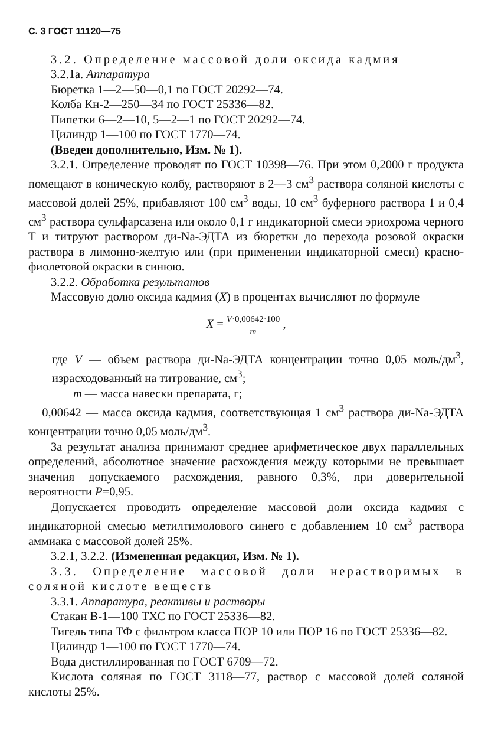С. 3 ГОСТ 11120—75
3.2. Определение массовой доли оксида кадмия
3.2.1а. Аппаратура
Бюретка 1—2—50—0,1 по ГОСТ 20292—74.
Колба Кн-2—250—34 по ГОСТ 25336—82.
Пипетки 6—2—10, 5—2—1 по ГОСТ 20292—74.
Цилиндр 1—100 по ГОСТ 1770—74.
(Введен дополнительно, Изм. № 1).
3.2.1. Определение проводят по ГОСТ 10398—76. При этом 0,2000 г продукта помещают в коническую колбу, растворяют в 2—3 см<sup>3</sup> раствора соляной кислоты с массовой долей 25%, прибавляют 100 см<sup>3</sup> воды, 10 см<sup>3</sup> буферного раствора 1 и 0,4 см<sup>3</sup> раствора сульфарсазена или около 0,1 г индикаторной смеси эриохрома черного Т и титруют раствором ди-Na-ЭДТА из бюретки до перехода розовой окраски раствора в лимонно-желтую или (при применении индикаторной смеси) красно-фиолетовой окраски в синюю.
3.2.2. Обработка результатов
Массовую долю оксида кадмия (X) в процентах вычисляют по формуле
X = V·0,00642·100 m ,
где V — объем раствора ди-Na-ЭДТА концентрации точно 0,05 моль/дм<sup>3</sup>, израсходованный на титрование, см<sup>3</sup>;
m — масса навески препарата, г;
0,00642 — масса оксида кадмия, соответствующая 1 см<sup>3</sup> раствора ди-Na-ЭДТА концентрации точно 0,05 моль/дм<sup>3</sup>.
За результат анализа принимают среднее арифметическое двух параллельных определений, абсолютное значение расхождения между которыми не превышает значения допускаемого расхождения, равного 0,3%, при доверительной вероятности P=0,95.
Допускается проводить определение массовой доли оксида кадмия с индикаторной смесью метилтимолового синего с добавлением 10 см<sup>3</sup> раствора аммиака с массовой долей 25%.
3.2.1, 3.2.2. (Измененная редакция, Изм. № 1).
3.3. Определение массовой доли нерастворимых в соляной кислоте веществ
3.3.1. Аппаратура, реактивы и растворы
Стакан В-1—100 ТХС по ГОСТ 25336—82.
Тигель типа ТФ с фильтром класса ПОР 10 или ПОР 16 по ГОСТ 25336—82.
Цилиндр 1—100 по ГОСТ 1770—74.
Вода дистиллированная по ГОСТ 6709—72.
Кислота соляная по ГОСТ 3118—77, раствор с массовой долей соляной кислоты 25%.